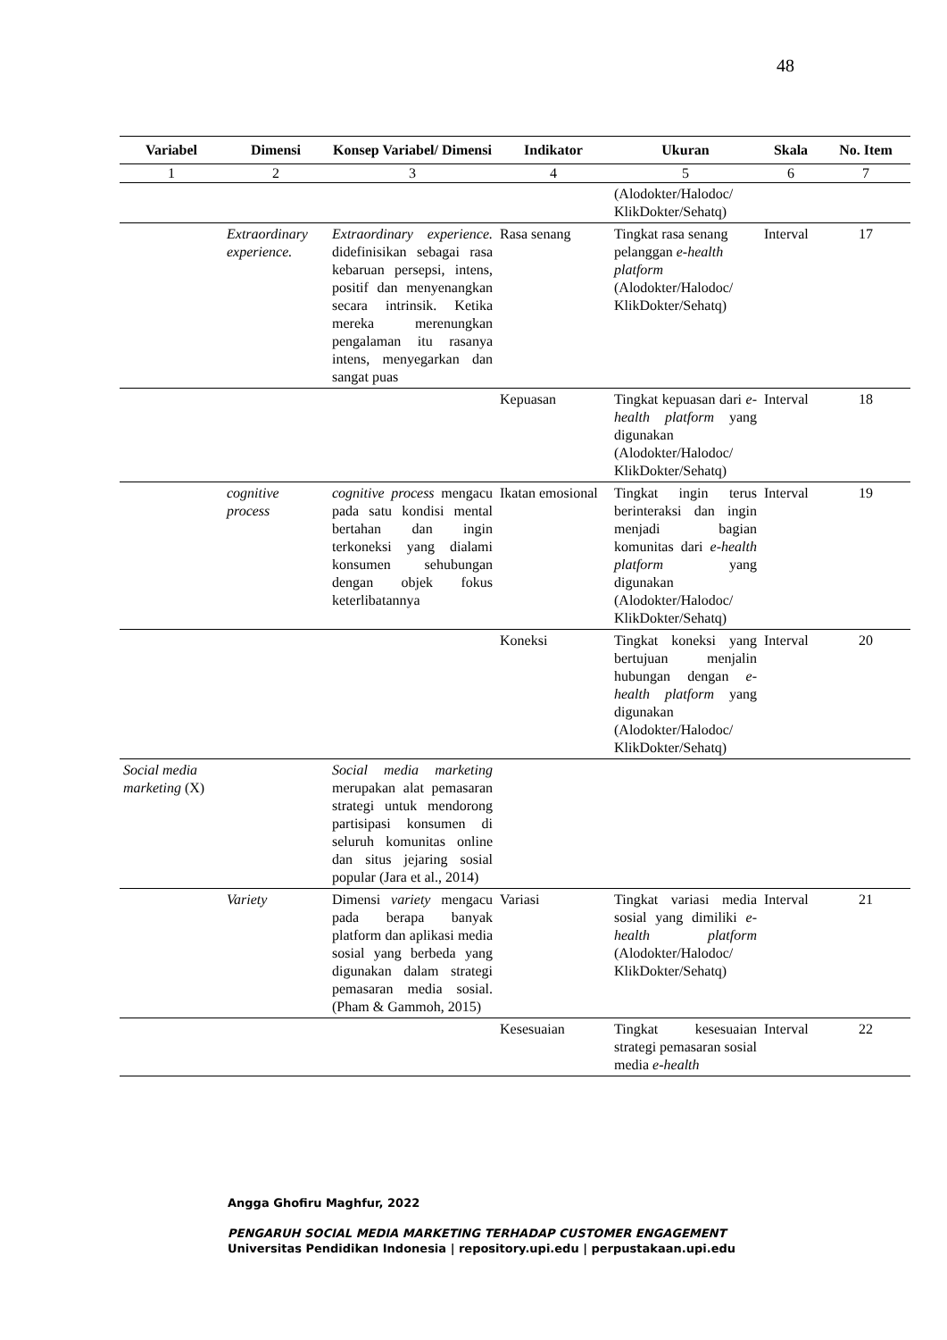48
| Variabel | Dimensi | Konsep Variabel/ Dimensi | Indikator | Ukuran | Skala | No. Item |
| --- | --- | --- | --- | --- | --- | --- |
| 1 | 2 | 3 | 4 | 5 | 6 | 7 |
| | | | | (Alodokter/Halodoc/ KlikDokter/Sehatq) | | |
| | Extraordinary experience. | Extraordinary experience. didefinisikan sebagai rasa kebaruan persepsi, intens, positif dan menyenangkan secara intrinsik. Ketika mereka merenungkan pengalaman itu rasanya intens, menyegarkan dan sangat puas | Rasa senang | Tingkat rasa senang pelanggan e-health platform (Alodokter/Halodoc/ KlikDokter/Sehatq) | Interval | 17 |
| | | | Kepuasan | Tingkat kepuasan dari e-health platform yang digunakan (Alodokter/Halodoc/ KlikDokter/Sehatq) | Interval | 18 |
| | cognitive process | cognitive process mengacu pada satu kondisi mental bertahan dan ingin terkoneksi yang dialami konsumen sehubungan dengan objek fokus keterlibatannya | Ikatan emosional | Tingkat ingin terus berinteraksi dan ingin menjadi bagian komunitas dari e-health platform yang digunakan (Alodokter/Halodoc/ KlikDokter/Sehatq) | Interval | 19 |
| | | | Koneksi | Tingkat koneksi yang bertujuan menjalin hubungan dengan e-health platform yang digunakan (Alodokter/Halodoc/ KlikDokter/Sehatq) | Interval | 20 |
| Social media marketing (X) | | Social media marketing merupakan alat pemasaran strategi untuk mendorong partisipasi konsumen di seluruh komunitas online dan situs jejaring sosial popular (Jara et al., 2014) | | | | |
| | Variety | Dimensi variety mengacu pada berapa banyak platform dan aplikasi media sosial yang berbeda yang digunakan dalam strategi pemasaran media sosial. (Pham & Gammoh, 2015) | Variasi | Tingkat variasi media sosial yang dimiliki e-health platform (Alodokter/Halodoc/ KlikDokter/Sehatq) | Interval | 21 |
| | | | Kesesuaian | Tingkat kesesuaian strategi pemasaran sosial media e-health | Interval | 22 |
Angga Ghofiru Maghfur, 2022
PENGARUH SOCIAL MEDIA MARKETING TERHADAP CUSTOMER ENGAGEMENT
Universitas Pendidikan Indonesia | repository.upi.edu | perpustakaan.upi.edu